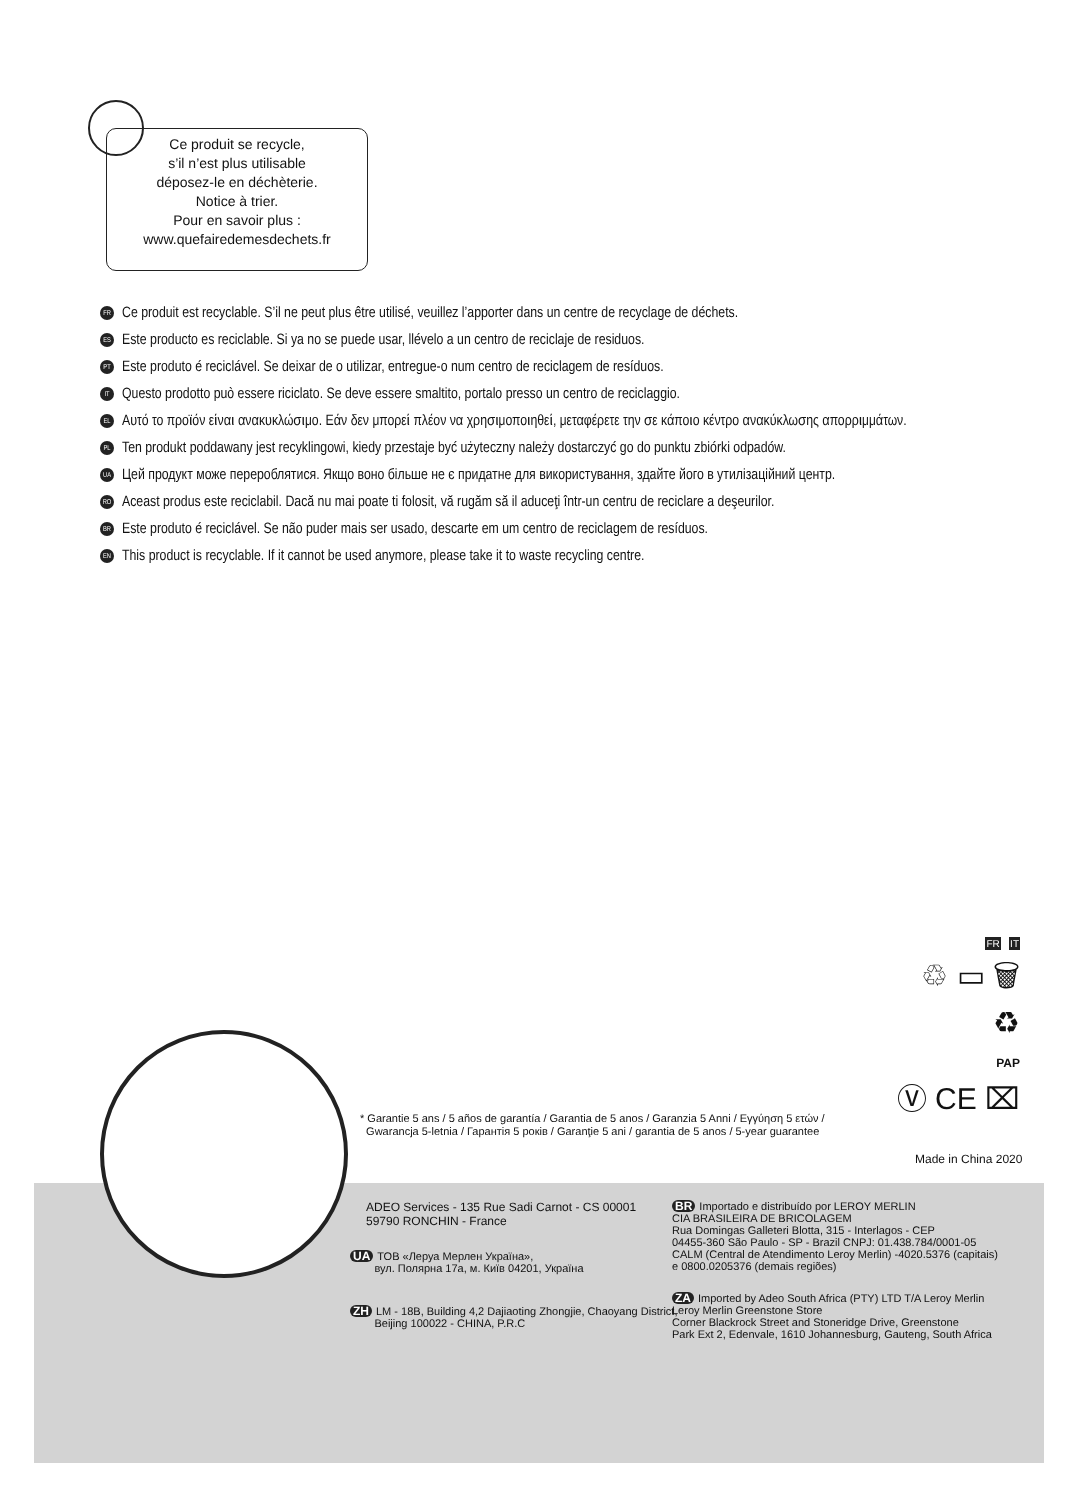Ce produit se recycle,
s’il n’est plus utilisable
déposez-le en déchèterie.
Notice à trier.
Pour en savoir plus :
www.quefairedemesdechets.fr
FR Ce produit est recyclable. S’il ne peut plus être utilisé, veuillez l’apporter dans un centre de recyclage de déchets.
ES Este producto es reciclable. Si ya no se puede usar, llévelo a un centro de reciclaje de residuos.
PT Este produto é reciclável. Se deixar de o utilizar, entregue-o num centro de reciclagem de resíduos.
IT Questo prodotto può essere riciclato. Se deve essere smaltito, portalo presso un centro de reciclaggio.
EL Αυτό το προϊόν είναι ανακυκλώσιμο. Εάν δεν μπορεί πλέον να χρησιμοποιηθεί, μεταφέρετε την σε κάποιο κέντρο ανακύκλωσης απορριμμάτων.
PL Ten produkt poddawany jest recyklingowi, kiedy przestaje być użyteczny należy dostarczyć go do punktu zbiórki odpadów.
UA Цей продукт може перероблятися. Якщо воно більше не є придатне для використування, здайте його в утилізаційний центр.
RO Aceast produs este reciclabil. Dacă nu mai poate ti folosit, vă rugăm să il aduceţi într-un centru de reciclare a deşeurilor.
BR Este produto é reciclável. Se não puder mais ser usado, descarte em um centro de reciclagem de resíduos.
EN This product is recyclable. If it cannot be used anymore, please take it to waste recycling centre.
FR IT
♲ ▭ 🗑
♻
PAP
Ⓥ CE ⌧
* Garantie 5 ans / 5 años de garantía / Garantia de 5 anos / Garanzia 5 Anni / Εγγύηση 5 ετών /
Gwarancja 5-letnia / Гарантія 5 років / Garanţie 5 ani / garantia de 5 anos / 5-year guarantee
Made in China 2020
ADEO Services - 135 Rue Sadi Carnot - CS 00001
59790 RONCHIN - France
UA ТОВ «Леруа Мерлен Україна»,
вул. Полярна 17а, м. Київ 04201, Україна
ZH LM - 18B, Building 4,2 Dajiaoting Zhongjie, Chaoyang District,
Beijing 100022 - CHINA, P.R.C
BR Importado e distribuído por LEROY MERLIN
CIA BRASILEIRA DE BRICOLAGEM
Rua Domingas Galleteri Blotta, 315 - Interlagos - CEP
04455-360 São Paulo - SP - Brazil CNPJ: 01.438.784/0001-05
CALM (Central de Atendimento Leroy Merlin) -4020.5376 (capitais)
e 0800.0205376 (demais regiões)
ZA Imported by Adeo South Africa (PTY) LTD T/A Leroy Merlin
Leroy Merlin Greenstone Store
Corner Blackrock Street and Stoneridge Drive, Greenstone
Park Ext 2, Edenvale, 1610 Johannesburg, Gauteng, South Africa